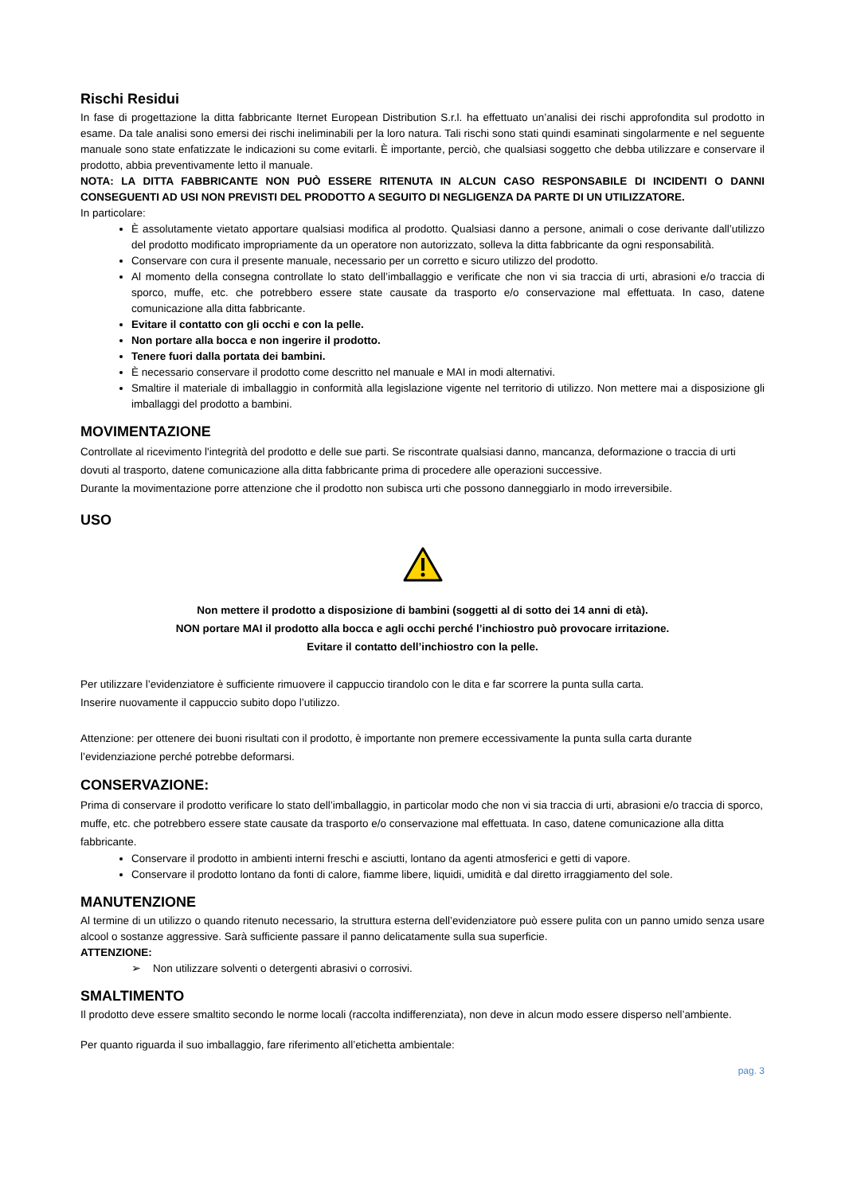Rischi Residui
In fase di progettazione la ditta fabbricante Iternet European Distribution S.r.l. ha effettuato un’analisi dei rischi approfondita sul prodotto in esame. Da tale analisi sono emersi dei rischi ineliminabili per la loro natura. Tali rischi sono stati quindi esaminati singolarmente e nel seguente manuale sono state enfatizzate le indicazioni su come evitarli. È importante, perciò, che qualsiasi soggetto che debba utilizzare e conservare il prodotto, abbia preventivamente letto il manuale.
NOTA: LA DITTA FABBRICANTE NON PUÒ ESSERE RITENUTA IN ALCUN CASO RESPONSABILE DI INCIDENTI O DANNI CONSEGUENTI AD USI NON PREVISTI DEL PRODOTTO A SEGUITO DI NEGLIGENZA DA PARTE DI UN UTILIZZATORE.
In particolare:
È assolutamente vietato apportare qualsiasi modifica al prodotto. Qualsiasi danno a persone, animali o cose derivante dall’utilizzo del prodotto modificato impropriamente da un operatore non autorizzato, solleva la ditta fabbricante da ogni responsabilità.
Conservare con cura il presente manuale, necessario per un corretto e sicuro utilizzo del prodotto.
Al momento della consegna controllate lo stato dell’imballaggio e verificate che non vi sia traccia di urti, abrasioni e/o traccia di sporco, muffe, etc. che potrebbero essere state causate da trasporto e/o conservazione mal effettuata. In caso, datene comunicazione alla ditta fabbricante.
Evitare il contatto con gli occhi e con la pelle.
Non portare alla bocca e non ingerire il prodotto.
Tenere fuori dalla portata dei bambini.
È necessario conservare il prodotto come descritto nel manuale e MAI in modi alternativi.
Smaltire il materiale di imballaggio in conformità alla legislazione vigente nel territorio di utilizzo. Non mettere mai a disposizione gli imballaggi del prodotto a bambini.
MOVIMENTAZIONE
Controllate al ricevimento l'integrità del prodotto e delle sue parti. Se riscontrate qualsiasi danno, mancanza, deformazione o traccia di urti dovuti al trasporto, datene comunicazione alla ditta fabbricante prima di procedere alle operazioni successive.
Durante la movimentazione porre attenzione che il prodotto non subisca urti che possono danneggiarlo in modo irreversibile.
USO
Non mettere il prodotto a disposizione di bambini (soggetti al di sotto dei 14 anni di età).
NON portare MAI il prodotto alla bocca e agli occhi perché l’inchiostro può provocare irritazione.
Evitare il contatto dell’inchiostro con la pelle.
Per utilizzare l’evidenziatore è sufficiente rimuovere il cappuccio tirandolo con le dita e far scorrere la punta sulla carta.
Inserire nuovamente il cappuccio subito dopo l’utilizzo.
Attenzione: per ottenere dei buoni risultati con il prodotto, è importante non premere eccessivamente la punta sulla carta durante l’evidenziazione perché potrebbe deformarsi.
CONSERVAZIONE:
Prima di conservare il prodotto verificare lo stato dell’imballaggio, in particolar modo che non vi sia traccia di urti, abrasioni e/o traccia di sporco, muffe, etc. che potrebbero essere state causate da trasporto e/o conservazione mal effettuata. In caso, datene comunicazione alla ditta fabbricante.
Conservare il prodotto in ambienti interni freschi e asciutti, lontano da agenti atmosferici e getti di vapore.
Conservare il prodotto lontano da fonti di calore, fiamme libere, liquidi, umidità e dal diretto irraggiamento del sole.
MANUTENZIONE
Al termine di un utilizzo o quando ritenuto necessario, la struttura esterna dell’evidenziatore può essere pulita con un panno umido senza usare alcool o sostanze aggressive. Sarà sufficiente passare il panno delicatamente sulla sua superficie.
ATTENZIONE:
➢ Non utilizzare solventi o detergenti abrasivi o corrosivi.
SMALTIMENTO
Il prodotto deve essere smaltito secondo le norme locali (raccolta indifferenziata), non deve in alcun modo essere disperso nell’ambiente.
Per quanto riguarda il suo imballaggio, fare riferimento all’etichetta ambientale:
pag. 3